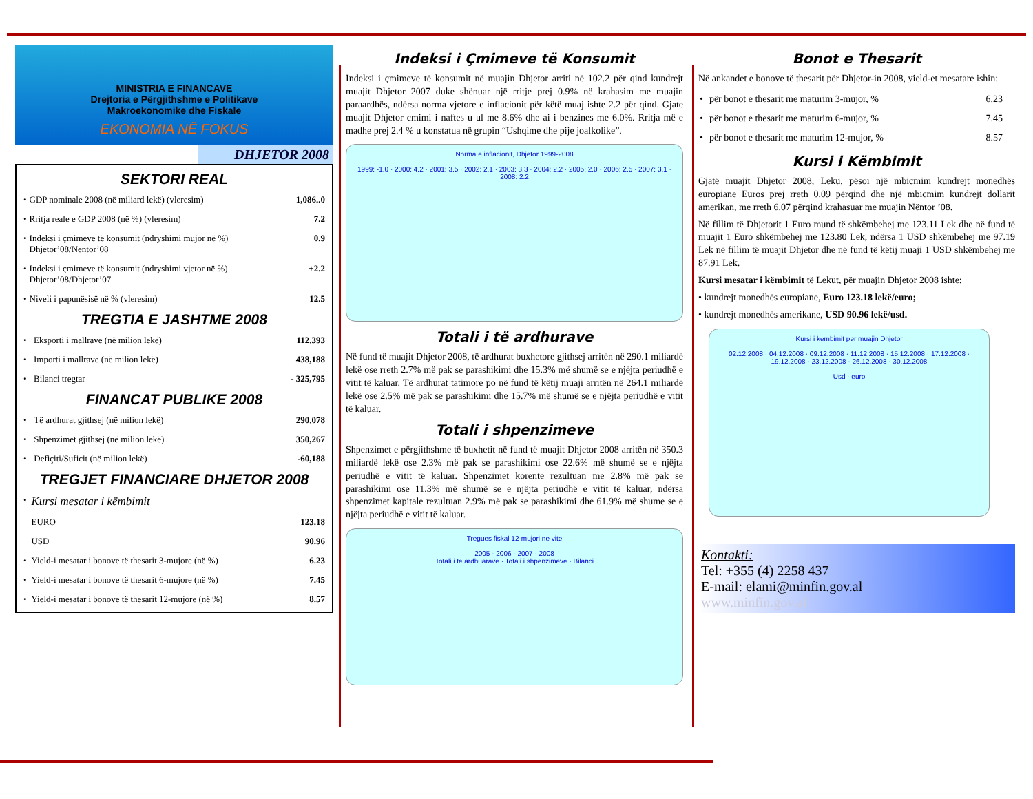MINISTRIA E FINANCAVE
Drejtoria e Përgjithshme e Politikave
Makroekonomike dhe Fiskale
EKONOMIA NË FOKUS
DHJETOR 2008
SEKTORI REAL
| • | GDP nominale 2008 (në miliard lekë) (vleresim) | 1,086..0 |
| • | Rritja reale e GDP 2008 (në %) (vleresim) | 7.2 |
| • | Indeksi i çmimeve të konsumit (ndryshimi mujor në %) Dhjetor’08/Nentor’08 | 0.9 |
| • | Indeksi i çmimeve të konsumit (ndryshimi vjetor në %) Dhjetor’08/Dhjetor’07 | +2.2 |
| • | Niveli i papunësisë në % (vleresim) | 12.5 |
TREGTIA E JASHTME 2008
| • | Eksporti i mallrave (në milion lekë) | 112,393 |
| • | Importi i mallrave (në milion lekë) | 438,188 |
| • | Bilanci tregtar | - 325,795 |
FINANCAT PUBLIKE 2008
| • | Të ardhurat gjithsej (në milion lekë) | 290,078 |
| • | Shpenzimet gjithsej (në milion lekë) | 350,267 |
| • | Defiçiti/Suficit (në milion lekë) | -60,188 |
TREGJET FINANCIARE DHJETOR 2008
| • | Kursi mesatar i këmbimit | |
| | EURO | 123.18 |
| | USD | 90.96 |
| • | Yield-i mesatar i bonove të thesarit 3-mujore (në %) | 6.23 |
| • | Yield-i mesatar i bonove të thesarit 6-mujore (në %) | 7.45 |
| • | Yield-i mesatar i bonove të thesarit 12-mujore (në %) | 8.57 |
Indeksi i Çmimeve të Konsumit
Indeksi i çmimeve të konsumit në muajin Dhjetor arriti në 102.2 për qind kundrejt muajit Dhjetor 2007 duke shënuar një rritje prej 0.9% në krahasim me muajin paraardhës, ndërsa norma vjetore e inflacionit për këtë muaj ishte 2.2 për qind. Gjate muajit Dhjetor cmimi i naftes u ul me 8.6% dhe ai i benzines me 6.0%. Rritja më e madhe prej 2.4 % u konstatua në grupin “Ushqime dhe pije joalkolike”.
Norma e inflacionit, Dhjetor 1999-2008
1999: -1.0 · 2000: 4.2 · 2001: 3.5 · 2002: 2.1 · 2003: 3.3 · 2004: 2.2 · 2005: 2.0 · 2006: 2.5 · 2007: 3.1 · 2008: 2.2
Totali i të ardhurave
Në fund të muajit Dhjetor 2008, të ardhurat buxhetore gjithsej arritën në 290.1 miliardë lekë ose rreth 2.7% më pak se parashikimi dhe 15.3% më shumë se e njëjta periudhë e vitit të kaluar. Të ardhurat tatimore po në fund të këtij muaji arritën në 264.1 miliardë lekë ose 2.5% më pak se parashikimi dhe 15.7% më shumë se e njëjta periudhë e vitit të kaluar.
Totali i shpenzimeve
Shpenzimet e përgjithshme të buxhetit në fund të muajit Dhjetor 2008 arritën në 350.3 miliardë lekë ose 2.3% më pak se parashikimi ose 22.6% më shumë se e njëjta periudhë e vitit të kaluar. Shpenzimet korente rezultuan me 2.8% më pak se parashikimi ose 11.3% më shumë se e njëjta periudhë e vitit të kaluar, ndërsa shpenzimet kapitale rezultuan 2.9% më pak se parashikimi dhe 61.9% më shume se e njëjta periudhë e vitit të kaluar.
Tregues fiskal 12-mujori ne vite
2005 · 2006 · 2007 · 2008
Totali i te ardhuarave · Totali i shpenzimeve · Bilanci
Bonot e Thesarit
Në ankandet e bonove të thesarit për Dhjetor-in 2008, yield-et mesatare ishin:
| • | për bonot e thesarit me maturim 3-mujor, % | 6.23 |
| • | për bonot e thesarit me maturim 6-mujor, % | 7.45 |
| • | për bonot e thesarit me maturim 12-mujor, % | 8.57 |
Kursi i Këmbimit
Gjatë muajit Dhjetor 2008, Leku, pësoi një mbicmim kundrejt monedhës europiane Euros prej rreth 0.09 përqind dhe një mbicmim kundrejt dollarit amerikan, me rreth 6.07 përqind krahasuar me muajin Nëntor ’08.
Në fillim të Dhjetorit 1 Euro mund të shkëmbehej me 123.11 Lek dhe në fund të muajit 1 Euro shkëmbehej me 123.80 Lek, ndërsa 1 USD shkëmbehej me 97.19 Lek në fillim të muajit Dhjetor dhe në fund të këtij muaji 1 USD shkëmbehej me 87.91 Lek.
Kursi mesatar i këmbimit të Lekut, për muajin Dhjetor 2008 ishte:
• kundrejt monedhës europiane, Euro 123.18 lekë/euro;
• kundrejt monedhës amerikane, USD 90.96 lekë/usd.
Kursi i kembimit per muajin Dhjetor
02.12.2008 · 04.12.2008 · 09.12.2008 · 11.12.2008 · 15.12.2008 · 17.12.2008 · 19.12.2008 · 23.12.2008 · 26.12.2008 · 30.12.2008
Usd · euro
Kontakti:
Tel: +355 (4) 2258 437
E-mail: elami@minfin.gov.al
www.minfin.gov.al